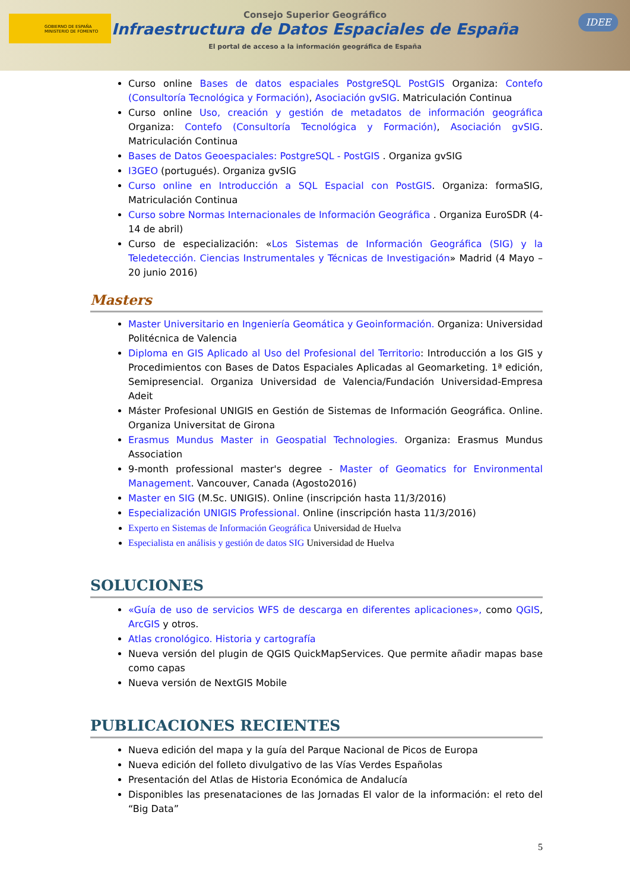GOBIERNO DE ESPAÑA MINISTERIO DE FOMENTO
Consejo Superior Geográfico
Infraestructura de Datos Espaciales de España
El portal de acceso a la información geográfica de España
IDEE
Curso online Bases de datos espaciales PostgreSQL PostGIS Organiza: Contefo (Consultoría Tecnológica y Formación), Asociación gvSIG. Matriculación Continua
Curso online Uso, creación y gestión de metadatos de información geográfica Organiza: Contefo (Consultoría Tecnológica y Formación), Asociación gvSIG. Matriculación Continua
Bases de Datos Geoespaciales: PostgreSQL - PostGIS . Organiza gvSIG
I3GEO (portugués). Organiza gvSIG
Curso online en Introducción a SQL Espacial con PostGIS. Organiza: formaSIG, Matriculación Continua
Curso sobre Normas Internacionales de Información Geográfica . Organiza EuroSDR (4-14 de abril)
Curso de especialización: «Los Sistemas de Información Geográfica (SIG) y la Teledetección. Ciencias Instrumentales y Técnicas de Investigación» Madrid (4 Mayo – 20 junio 2016)
Masters
Master Universitario en Ingeniería Geomática y Geoinformación. Organiza: Universidad Politécnica de Valencia
Diploma en GIS Aplicado al Uso del Profesional del Territorio: Introducción a los GIS y Procedimientos con Bases de Datos Espaciales Aplicadas al Geomarketing. 1ª edición, Semipresencial. Organiza Universidad de Valencia/Fundación Universidad-Empresa Adeit
Máster Profesional UNIGIS en Gestión de Sistemas de Información Geográfica. Online. Organiza Universitat de Girona
Erasmus Mundus Master in Geospatial Technologies. Organiza: Erasmus Mundus Association
9-month professional master's degree - Master of Geomatics for Environmental Management. Vancouver, Canada (Agosto2016)
Master en SIG (M.Sc. UNIGIS). Online (inscripción hasta 11/3/2016)
Especialización UNIGIS Professional. Online (inscripción hasta 11/3/2016)
Experto en Sistemas de Información Geográfica Universidad de Huelva
Especialista en análisis y gestión de datos SIG Universidad de Huelva
SOLUCIONES
«Guía de uso de servicios WFS de descarga en diferentes aplicaciones», como QGIS, ArcGIS y otros.
Atlas cronológico. Historia y cartografía
Nueva versión del plugin de QGIS QuickMapServices. Que permite añadir mapas base como capas
Nueva versión de NextGIS Mobile
PUBLICACIONES RECIENTES
Nueva edición del mapa y la guía del Parque Nacional de Picos de Europa
Nueva edición del folleto divulgativo de las Vías Verdes Españolas
Presentación del Atlas de Historia Económica de Andalucía
Disponibles las presenataciones de las Jornadas El valor de la información: el reto del “Big Data”
5